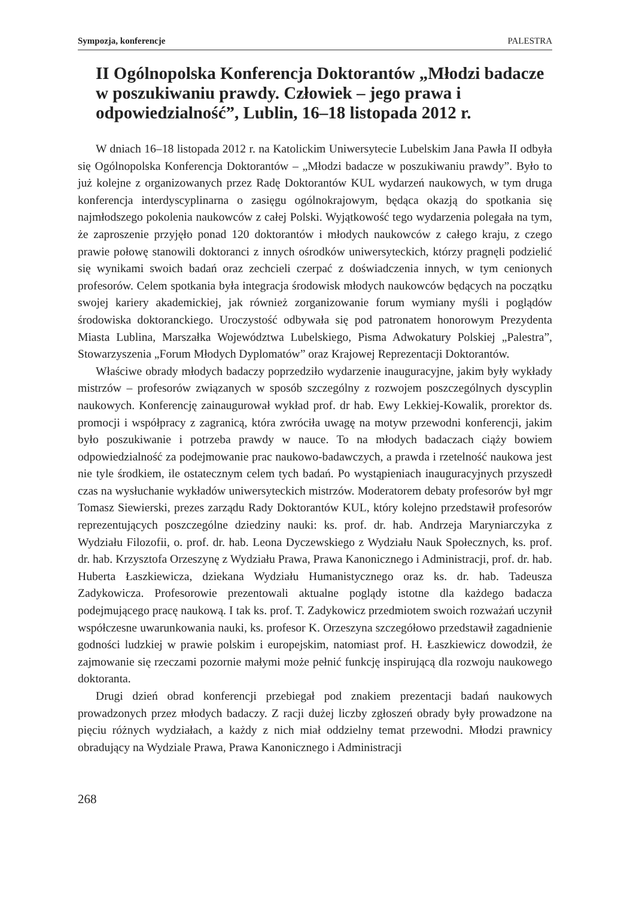Sympozja, konferencje PALESTRA
II Ogólnopolska Konferencja Doktorantów „Młodzi badacze w poszukiwaniu prawdy. Człowiek – jego prawa i odpowiedzialność”, Lublin, 16–18 listopada 2012 r.
W dniach 16–18 listopada 2012 r. na Katolickim Uniwersytecie Lubelskim Jana Pawła II odbyła się Ogólnopolska Konferencja Doktorantów – „Młodzi badacze w poszukiwaniu prawdy”. Było to już kolejne z organizowanych przez Radę Doktorantów KUL wydarzeń naukowych, w tym druga konferencja interdyscyplinarna o zasięgu ogólnokrajowym, będąca okazją do spotkania się najmłodszego pokolenia naukowców z całej Polski. Wyjątkowość tego wydarzenia polegała na tym, że zaproszenie przyjęło ponad 120 doktorantów i młodych naukowców z całego kraju, z czego prawie połowę stanowili doktoranci z innych ośrodków uniwersyteckich, którzy pragnęli podzielić się wynikami swoich badań oraz zechcieli czerpać z doświadczenia innych, w tym cenionych profesorów. Celem spotkania była integracja środowisk młodych naukowców będących na początku swojej kariery akademickiej, jak również zorganizowanie forum wymiany myśli i poglądów środowiska doktoranckiego. Uroczystość odbywała się pod patronatem honorowym Prezydenta Miasta Lublina, Marszałka Województwa Lubelskiego, Pisma Adwokatury Polskiej „Palestra”, Stowarzyszenia „Forum Młodych Dyplomatów” oraz Krajowej Reprezentacji Doktorantów.
Właściwe obrady młodych badaczy poprzedziło wydarzenie inauguracyjne, jakim były wykłady mistrzów – profesorów związanych w sposób szczególny z rozwojem poszczególnych dyscyplin naukowych. Konferencję zainaugurował wykład prof. dr hab. Ewy Lekkiej-Kowalik, prorektor ds. promocji i współpracy z zagranicą, która zwróciła uwagę na motyw przewodni konferencji, jakim było poszukiwanie i potrzeba prawdy w nauce. To na młodych badaczach ciąży bowiem odpowiedzialność za podejmowanie prac naukowo-badawczych, a prawda i rzetelność naukowa jest nie tyle środkiem, ile ostatecznym celem tych badań. Po wystąpieniach inauguracyjnych przyszedł czas na wysłuchanie wykładów uniwersyteckich mistrzów. Moderatorem debaty profesorów był mgr Tomasz Siewierski, prezes zarządu Rady Doktorantów KUL, który kolejno przedstawił profesorów reprezentujących poszczególne dziedziny nauki: ks. prof. dr. hab. Andrzeja Maryniarczyka z Wydziału Filozofii, o. prof. dr. hab. Leona Dyczewskiego z Wydziału Nauk Społecznych, ks. prof. dr. hab. Krzysztofa Orzeszynę z Wydziału Prawa, Prawa Kanonicznego i Administracji, prof. dr. hab. Huberta Łaszkiewicza, dziekana Wydziału Humanistycznego oraz ks. dr. hab. Tadeusza Zadykowicza. Profesorowie prezentowali aktualne poglądy istotne dla każdego badacza podejmującego pracę naukową. I tak ks. prof. T. Zadykowicz przedmiotem swoich rozważań uczynił współczesne uwarunkowania nauki, ks. profesor K. Orzeszyna szczegółowo przedstawił zagadnienie godności ludzkiej w prawie polskim i europejskim, natomiast prof. H. Łaszkiewicz dowodził, że zajmowanie się rzeczami pozornie małymi może pełnić funkcję inspirującą dla rozwoju naukowego doktoranta.
Drugi dzień obrad konferencji przebiegał pod znakiem prezentacji badań naukowych prowadzonych przez młodych badaczy. Z racji dużej liczby zgłoszeń obrady były prowadzone na pięciu różnych wydziałach, a każdy z nich miał oddzielny temat przewodni. Młodzi prawnicy obradujący na Wydziale Prawa, Prawa Kanonicznego i Administracji
268